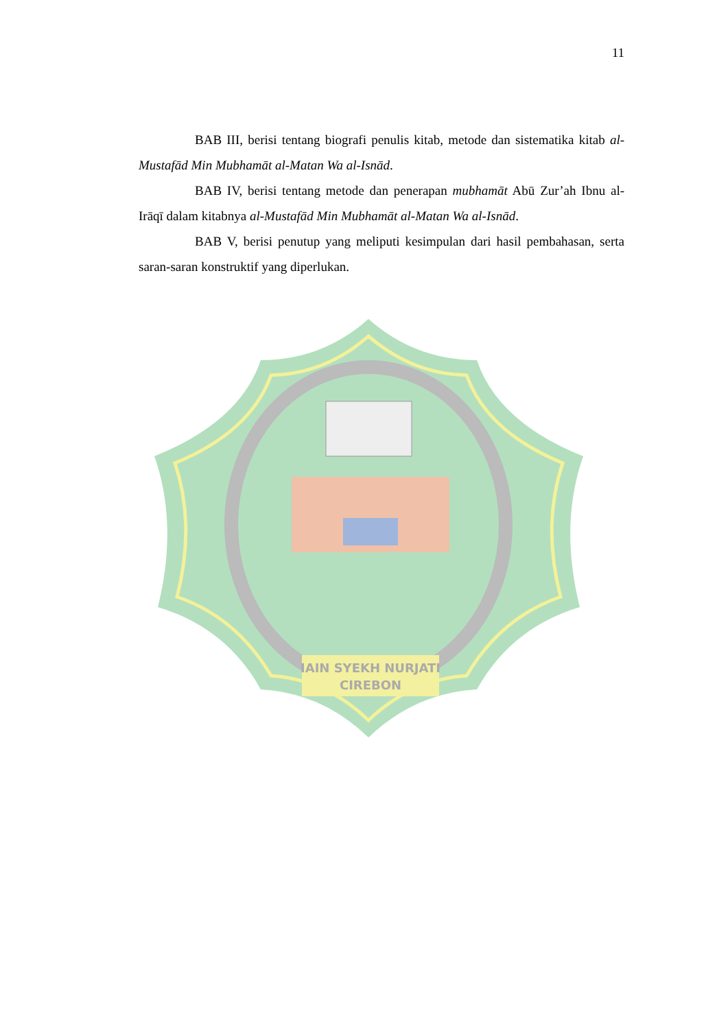11
BAB III, berisi tentang biografi penulis kitab, metode dan sistematika kitab al-Mustafād Min Mubhamāt al-Matan Wa al-Isnād.
BAB IV, berisi tentang metode dan penerapan mubhamāt Abū Zur’ah Ibnu al-Irāqī dalam kitabnya al-Mustafād Min Mubhamāt al-Matan Wa al-Isnād.
BAB V, berisi penutup yang meliputi kesimpulan dari hasil pembahasan, serta saran-saran konstruktif yang diperlukan.
IAIN SYEKH NURJATI
CIREBON